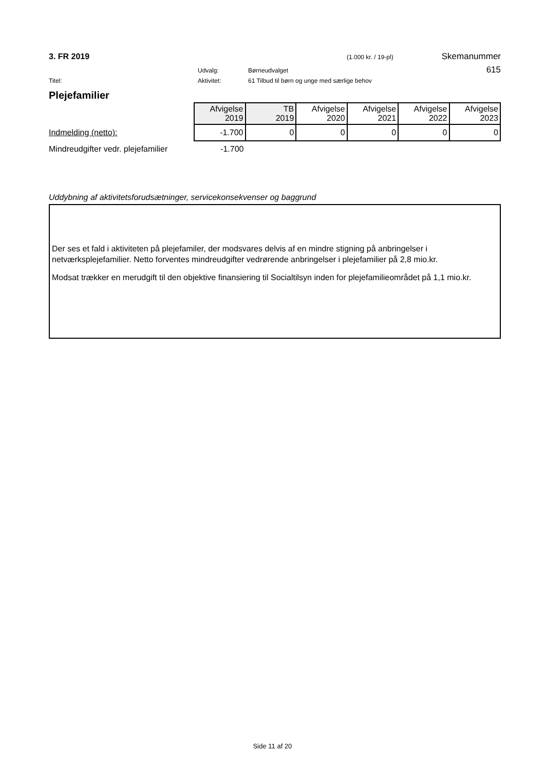3. FR 2019 (1.000 kr. / 19-pl) Skemanummer
Udvalg: Børneudvalget 615
Titel: Aktivitet: 61 Tilbud til børn og unge med særlige behov
Plejefamilier
| | Afvigelse 2019 | TB 2019 | Afvigelse 2020 | Afvigelse 2021 | Afvigelse 2022 | Afvigelse 2023 |
| Indmelding (netto): | -1.700 | 0 | 0 | 0 | 0 | 0 |
| Mindreudgifter vedr. plejefamilier | -1.700 | | | | | |
Uddybning af aktivitetsforudsætninger, servicekonsekvenser og baggrund
Der ses et fald i aktiviteten på plejefamiler, der modsvares delvis af en mindre stigning på anbringelser i netværksplejefamilier. Netto forventes mindreudgifter vedrørende anbringelser i plejefamilier på 2,8 mio.kr.
Modsat trækker en merudgift til den objektive finansiering til Socialtilsyn inden for plejefamilieområdet på 1,1 mio.kr.
Side 11 af 20